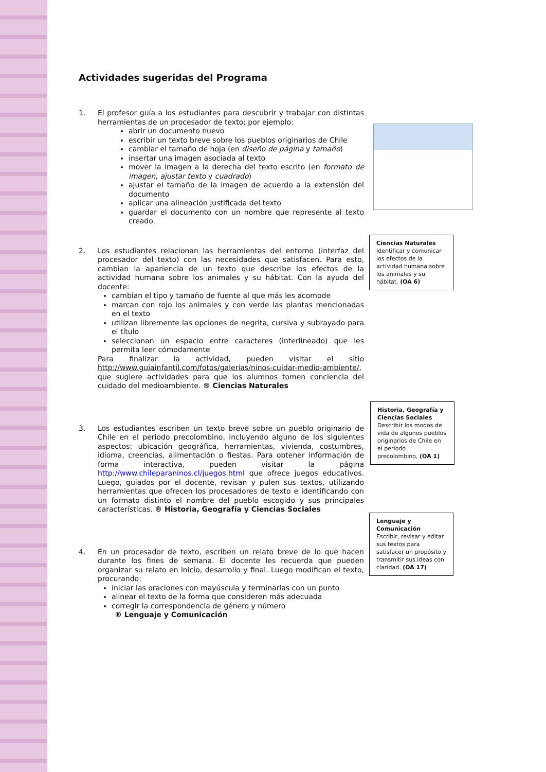Actividades sugeridas del Programa
1. El profesor guía a los estudiantes para descubrir y trabajar con distintas herramientas de un procesador de texto; por ejemplo:
abrir un documento nuevo
escribir un texto breve sobre los pueblos originarios de Chile
cambiar el tamaño de hoja (en diseño de página y tamaño)
insertar una imagen asociada al texto
mover la imagen a la derecha del texto escrito (en formato de imagen, ajustar texto y cuadrado)
ajustar el tamaño de la imagen de acuerdo a la extensión del documento
aplicar una alineación justificada del texto
guardar el documento con un nombre que represente al texto creado.
2. Los estudiantes relacionan las herramientas del entorno (interfaz del procesador del texto) con las necesidades que satisfacen. Para esto, cambian la apariencia de un texto que describe los efectos de la actividad humana sobre los animales y su hábitat. Con la ayuda del docente:
cambian el tipo y tamaño de fuente al que más les acomode
marcan con rojo los animales y con verde las plantas mencionadas en el texto
utilizan libremente las opciones de negrita, cursiva y subrayado para el título
seleccionan un espacio entre caracteres (interlineado) que les permita leer cómodamente
Para finalizar la actividad, pueden visitar el sitio http://www.guiainfantil.com/fotos/galerias/ninos-cuidar-medio-ambiente/, que sugiere actividades para que los alumnos tomen conciencia del cuidado del medioambiente. ® Ciencias Naturales
3. Los estudiantes escriben un texto breve sobre un pueblo originario de Chile en el periodo precolombino, incluyendo alguno de los siguientes aspectos: ubicación geográfica, herramientas, vivienda, costumbres, idioma, creencias, alimentación o fiestas. Para obtener información de forma interactiva, pueden visitar la página http://www.chileparaninos.cl/juegos.html que ofrece juegos educativos. Luego, guiados por el docente, revisan y pulen sus textos, utilizando herramientas que ofrecen los procesadores de texto e identificando con un formato distinto el nombre del pueblo escogido y sus principales características. ® Historia, Geografía y Ciencias Sociales
4. En un procesador de texto, escriben un relato breve de lo que hacen durante los fines de semana. El docente les recuerda que pueden organizar su relato en inicio, desarrollo y final. Luego modifican el texto, procurando:
iniciar las oraciones con mayúscula y terminarlas con un punto
alinear el texto de la forma que consideren más adecuada
corregir la correspondencia de género y número
® Lenguaje y Comunicación
Ciencias Naturales
Identificar y comunicar los efectos de la actividad humana sobre los animales y su hábitat. (OA 6)
Historia, Geografía y Ciencias Sociales
Describir los modos de vida de algunos pueblos originarios de Chile en el periodo precolombino, (OA 1)
Lenguaje y Comunicación
Escribir, revisar y editar sus textos para satisfacer un propósito y transmitir sus ideas con claridad. (OA 17)